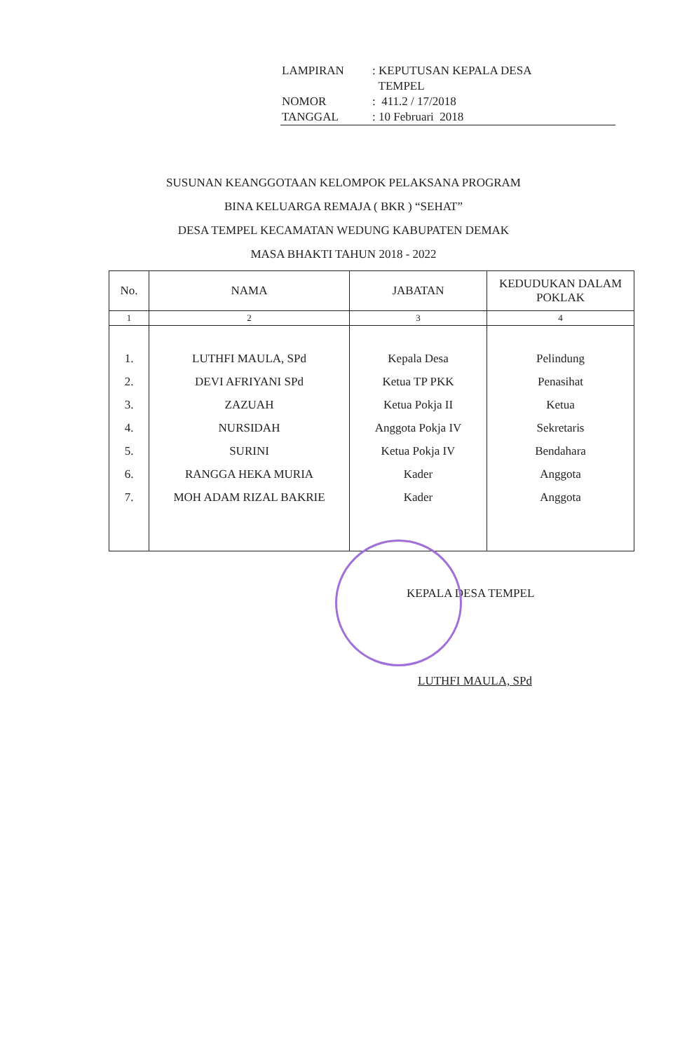| LAMPIRAN | : KEPUTUSAN KEPALA DESA TEMPEL |
| NOMOR | : 411.2 / 17/2018 |
| TANGGAL | : 10 Februari 2018 |
SUSUNAN KEANGGOTAAN KELOMPOK PELAKSANA PROGRAM
BINA KELUARGA REMAJA ( BKR ) “SEHAT”
DESA TEMPEL KECAMATAN WEDUNG KABUPATEN DEMAK
MASA BHAKTI TAHUN 2018 - 2022
| No. | NAMA | JABATAN | KEDUDUKAN DALAM POKLAK |
| --- | --- | --- | --- |
| 1 | 2 | 3 | 4 |
| 1. 2. 3. 4. 5. 6. 7. | LUTHFI MAULA, SPd DEVI AFRIYANI SPd ZAZUAH NURSIDAH SURINI RANGGA HEKA MURIA MOH ADAM RIZAL BAKRIE | Kepala Desa Ketua TP PKK Ketua Pokja II Anggota Pokja IV Ketua Pokja IV Kader Kader | Pelindung Penasihat Ketua Sekretaris Bendahara Anggota Anggota |
KEPALA DESA TEMPEL
LUTHFI MAULA, SPd